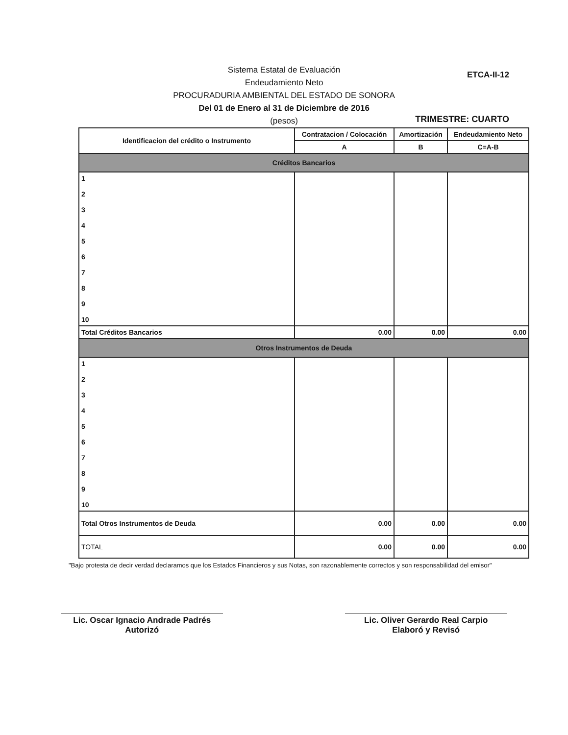ETCA-II-12
Sistema Estatal de Evaluación
Endeudamiento Neto
PROCURADURIA AMBIENTAL DEL ESTADO DE SONORA
Del 01 de Enero al 31 de Diciembre de 2016
(pesos)
TRIMESTRE: CUARTO
| Identificacion del crédito o Instrumento | Contratacion / Colocación | Amortización | Endeudamiento Neto |
| --- | --- | --- | --- |
| | A | B | C=A-B |
| Créditos Bancarios | | | |
| 1 2 3 4 5 6 7 8 9 10 | | | |
| Total Créditos Bancarios | 0.00 | 0.00 | 0.00 |
| Otros Instrumentos de Deuda | | | |
| 1 2 3 4 5 6 7 8 9 10 | | | |
| Total Otros Instrumentos de Deuda | 0.00 | 0.00 | 0.00 |
| TOTAL | 0.00 | 0.00 | 0.00 |
"Bajo protesta de decir verdad declaramos que los Estados Financieros y sus Notas, son razonablemente correctos y son responsabilidad del emisor"
Lic. Oscar Ignacio Andrade Padrés
Autorizó
Lic. Oliver Gerardo Real Carpio
Elaboró y Revisó